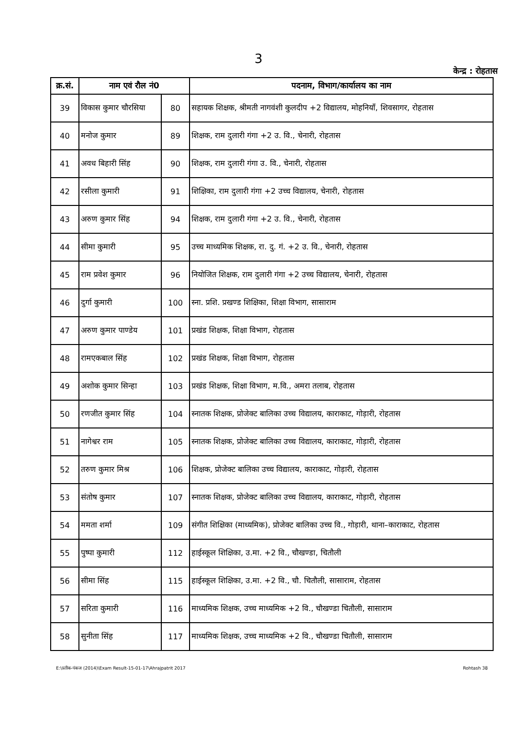3
केन्द्र : रोहतास
| क्र.सं. | नाम एवं रौल नं0 | | पदनाम, विभाग/कार्यालय का नाम |
| --- | --- | --- | --- |
| 39 | विकास कुमार चौरसिया | 80 | सहायक शिक्षक, श्रीमती नागवंशी कुलदीप +2 विद्यालय, मोहनियाँ, शिवसागर, रोहतास |
| 40 | मनोज कुमार | 89 | शिक्षक, राम दुलारी गंगा +2 उ. वि., चेनारी, रोहतास |
| 41 | अवध बिहारी सिंह | 90 | शिक्षक, राम दुलारी गंगा उ. वि., चेनारी, रोहतास |
| 42 | रसीला कुमारी | 91 | शिक्षिका, राम दुलारी गंगा +2 उच्च विद्यालय, चेनारी, रोहतास |
| 43 | अरुण कुमार सिंह | 94 | शिक्षक, राम दुलारी गंगा +2 उ. वि., चेनारी, रोहतास |
| 44 | सीमा कुमारी | 95 | उच्च माध्यमिक शिक्षक, रा. दु. गं. +2 उ. वि., चेनारी, रोहतास |
| 45 | राम प्रवेश कुमार | 96 | नियोजित शिक्षक, राम दुलारी गंगा +2 उच्च विद्यालय, चेनारी, रोहतास |
| 46 | दुर्गा कुमारी | 100 | स्ना. प्रशि. प्रखण्ड शिक्षिका, शिक्षा विभाग, सासाराम |
| 47 | अरुण कुमार पाण्डेय | 101 | प्रखंड शिक्षक, शिक्षा विभाग, रोहतास |
| 48 | रामएकबाल सिंह | 102 | प्रखंड शिक्षक, शिक्षा विभाग, रोहतास |
| 49 | अशोक कुमार सिन्हा | 103 | प्रखंड शिक्षक, शिक्षा विभाग, म.वि., अमरा तलाब, रोहतास |
| 50 | रणजीत कुमार सिंह | 104 | स्नातक शिक्षक, प्रोजेक्ट बालिका उच्च विद्यालय, काराकाट, गोड़ारी, रोहतास |
| 51 | नागेश्वर राम | 105 | स्नातक शिक्षक, प्रोजेक्ट बालिका उच्च विद्यालय, काराकाट, गोड़ारी, रोहतास |
| 52 | तरुण कुमार मिश्र | 106 | शिक्षक, प्रोजेक्ट बालिका उच्च विद्यालय, काराकाट, गोड़ारी, रोहतास |
| 53 | संतोष कुमार | 107 | स्नातक शिक्षक, प्रोजेक्ट बालिका उच्च विद्यालय, काराकाट, गोड़ारी, रोहतास |
| 54 | ममता शर्मा | 109 | संगीत शिक्षिका (माध्यमिक), प्रोजेक्ट बालिका उच्च वि., गोड़ारी, थाना–काराकाट, रोहतास |
| 55 | पुष्पा कुमारी | 112 | हाईस्कूल शिक्षिका, उ.मा. +2 वि., चौखण्डा, चितौली |
| 56 | सीमा सिंह | 115 | हाईस्कूल शिक्षिका, उ.मा. +2 वि., चौ. चितौली, सासाराम, रोहतास |
| 57 | सरिता कुमारी | 116 | माध्यमिक शिक्षक, उच्च माध्यमिक +2 वि., चौखण्डा चितौली, सासाराम |
| 58 | सुनीता सिंह | 117 | माध्यमिक शिक्षक, उच्च माध्यमिक +2 वि., चौखण्डा चितौली, सासाराम |
E:\प्रतीक-पंकज (2014)\Exam Result-15-01-17\Ahrajpatrit 2017 Rohtash 38